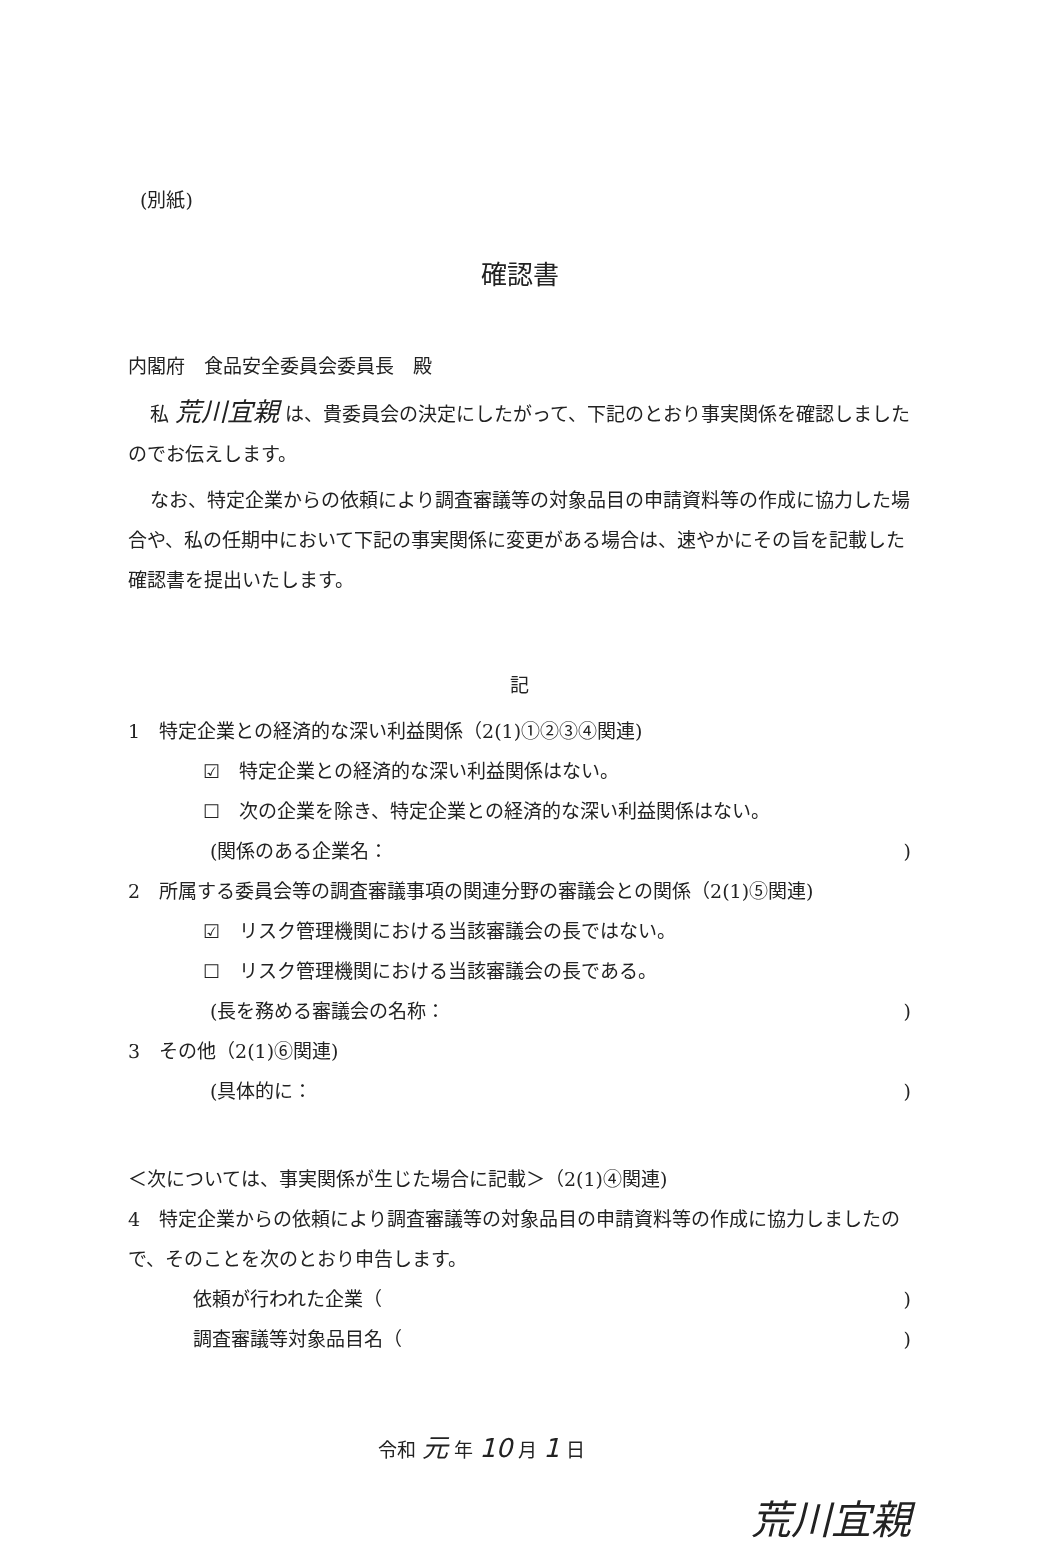(別紙)
確認書
内閣府　食品安全委員会委員長　殿
私 荒川宜親 は、貴委員会の決定にしたがって、下記のとおり事実関係を確認しましたのでお伝えします。
なお、特定企業からの依頼により調査審議等の対象品目の申請資料等の作成に協力した場合や、私の任期中において下記の事実関係に変更がある場合は、速やかにその旨を記載した確認書を提出いたします。
記
1　特定企業との経済的な深い利益関係（2(1)①②③④関連)
☑　特定企業との経済的な深い利益関係はない。
☐　次の企業を除き、特定企業との経済的な深い利益関係はない。
(関係のある企業名：)
2　所属する委員会等の調査審議事項の関連分野の審議会との関係（2(1)⑤関連)
☑　リスク管理機関における当該審議会の長ではない。
☐　リスク管理機関における当該審議会の長である。
(長を務める審議会の名称：)
3　その他（2(1)⑥関連)
(具体的に：)
＜次については、事実関係が生じた場合に記載＞（2(1)④関連)
4　特定企業からの依頼により調査審議等の対象品目の申請資料等の作成に協力しましたので、そのことを次のとおり申告します。
依頼が行われた企業（)
調査審議等対象品目名（)
令和 元 年 10 月 1 日
荒川宜親